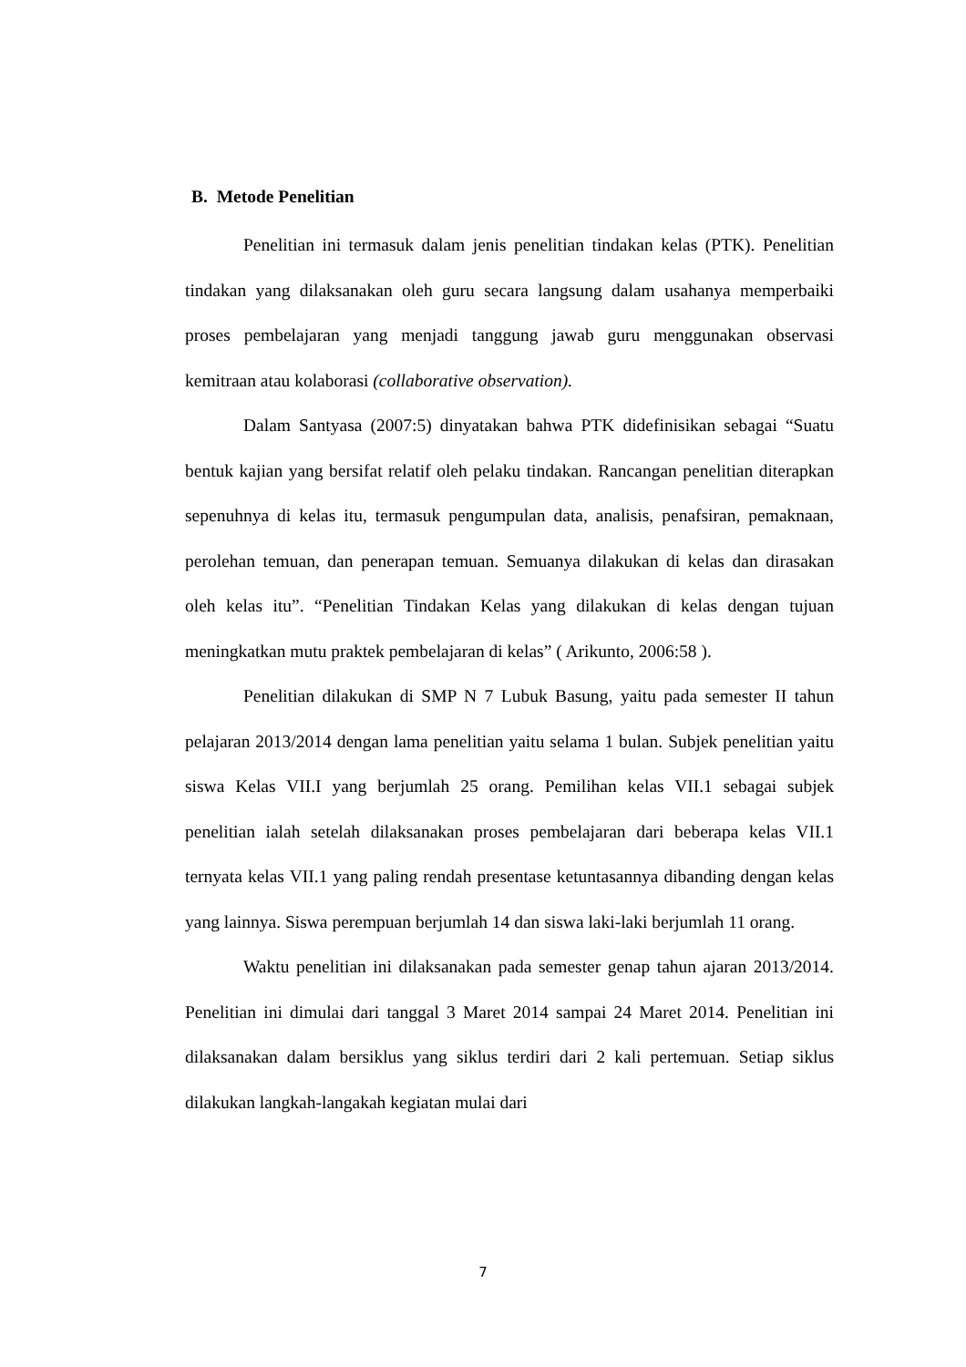B. Metode Penelitian
Penelitian ini termasuk dalam jenis penelitian tindakan kelas (PTK). Penelitian tindakan yang dilaksanakan oleh guru secara langsung dalam usahanya memperbaiki proses pembelajaran yang menjadi tanggung jawab guru menggunakan observasi kemitraan atau kolaborasi (collaborative observation).
Dalam Santyasa (2007:5) dinyatakan bahwa PTK didefinisikan sebagai “Suatu bentuk kajian yang bersifat relatif oleh pelaku tindakan. Rancangan penelitian diterapkan sepenuhnya di kelas itu, termasuk pengumpulan data, analisis, penafsiran, pemaknaan, perolehan temuan, dan penerapan temuan. Semuanya dilakukan di kelas dan dirasakan oleh kelas itu”. “Penelitian Tindakan Kelas yang dilakukan di kelas dengan tujuan meningkatkan mutu praktek pembelajaran di kelas” ( Arikunto, 2006:58 ).
Penelitian dilakukan di SMP N 7 Lubuk Basung, yaitu pada semester II tahun pelajaran 2013/2014 dengan lama penelitian yaitu selama 1 bulan. Subjek penelitian yaitu siswa Kelas VII.I yang berjumlah 25 orang. Pemilihan kelas VII.1 sebagai subjek penelitian ialah setelah dilaksanakan proses pembelajaran dari beberapa kelas VII.1 ternyata kelas VII.1 yang paling rendah presentase ketuntasannya dibanding dengan kelas yang lainnya. Siswa perempuan berjumlah 14 dan siswa laki-laki berjumlah 11 orang.
Waktu penelitian ini dilaksanakan pada semester genap tahun ajaran 2013/2014. Penelitian ini dimulai dari tanggal 3 Maret 2014 sampai 24 Maret 2014. Penelitian ini dilaksanakan dalam bersiklus yang siklus terdiri dari 2 kali pertemuan. Setiap siklus dilakukan langkah-langakah kegiatan mulai dari
7